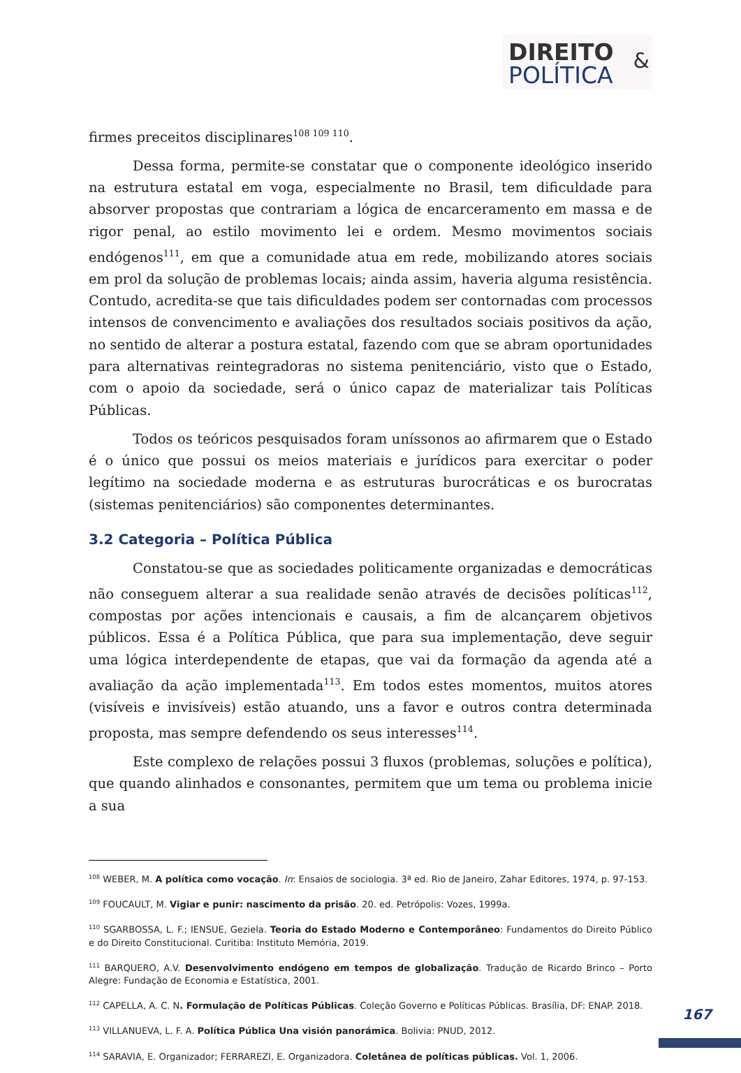DIREITO
POLÍTICA
&
firmes preceitos disciplinares<sup>108 109 110</sup>.
Dessa forma, permite-se constatar que o componente ideológico inserido na estrutura estatal em voga, especialmente no Brasil, tem dificuldade para absorver propostas que contrariam a lógica de encarceramento em massa e de rigor penal, ao estilo movimento lei e ordem. Mesmo movimentos sociais endógenos<sup>111</sup>, em que a comunidade atua em rede, mobilizando atores sociais em prol da solução de problemas locais; ainda assim, haveria alguma resistência. Contudo, acredita-se que tais dificuldades podem ser contornadas com processos intensos de convencimento e avaliações dos resultados sociais positivos da ação, no sentido de alterar a postura estatal, fazendo com que se abram oportunidades para alternativas reintegradoras no sistema penitenciário, visto que o Estado, com o apoio da sociedade, será o único capaz de materializar tais Políticas Públicas.
Todos os teóricos pesquisados foram uníssonos ao afirmarem que o Estado é o único que possui os meios materiais e jurídicos para exercitar o poder legítimo na sociedade moderna e as estruturas burocráticas e os burocratas (sistemas penitenciários) são componentes determinantes.
3.2 Categoria – Política Pública
Constatou-se que as sociedades politicamente organizadas e democráticas não conseguem alterar a sua realidade senão através de decisões políticas<sup>112</sup>, compostas por ações intencionais e causais, a fim de alcançarem objetivos públicos. Essa é a Política Pública, que para sua implementação, deve seguir uma lógica interdependente de etapas, que vai da formação da agenda até a avaliação da ação implementada<sup>113</sup>. Em todos estes momentos, muitos atores (visíveis e invisíveis) estão atuando, uns a favor e outros contra determinada proposta, mas sempre defendendo os seus interesses<sup>114</sup>.
Este complexo de relações possui 3 fluxos (problemas, soluções e política), que quando alinhados e consonantes, permitem que um tema ou problema inicie a sua
<sup>108</sup> WEBER, M. A política como vocação. In: Ensaios de sociologia. 3ª ed. Rio de Janeiro, Zahar Editores, 1974, p. 97-153.
<sup>109</sup> FOUCAULT, M. Vigiar e punir: nascimento da prisão. 20. ed. Petrópolis: Vozes, 1999a.
<sup>110</sup> SGARBOSSA, L. F.; IENSUE, Geziela. Teoria do Estado Moderno e Contemporâneo: Fundamentos do Direito Público e do Direito Constitucional. Curitiba: Instituto Memória, 2019.
<sup>111</sup> BARQUERO, A.V. Desenvolvimento endógeno em tempos de globalização. Tradução de Ricardo Brinco – Porto Alegre: Fundação de Economia e Estatística, 2001.
<sup>112</sup> CAPELLA, A. C. N. Formulação de Políticas Públicas. Coleção Governo e Políticas Públicas. Brasília, DF: ENAP. 2018.
<sup>113</sup> VILLANUEVA, L. F. A. Política Pública Una visión panorámica. Bolivia: PNUD, 2012.
<sup>114</sup> SARAVIA, E. Organizador; FERRAREZI, E. Organizadora. Coletânea de políticas públicas. Vol. 1, 2006.
167